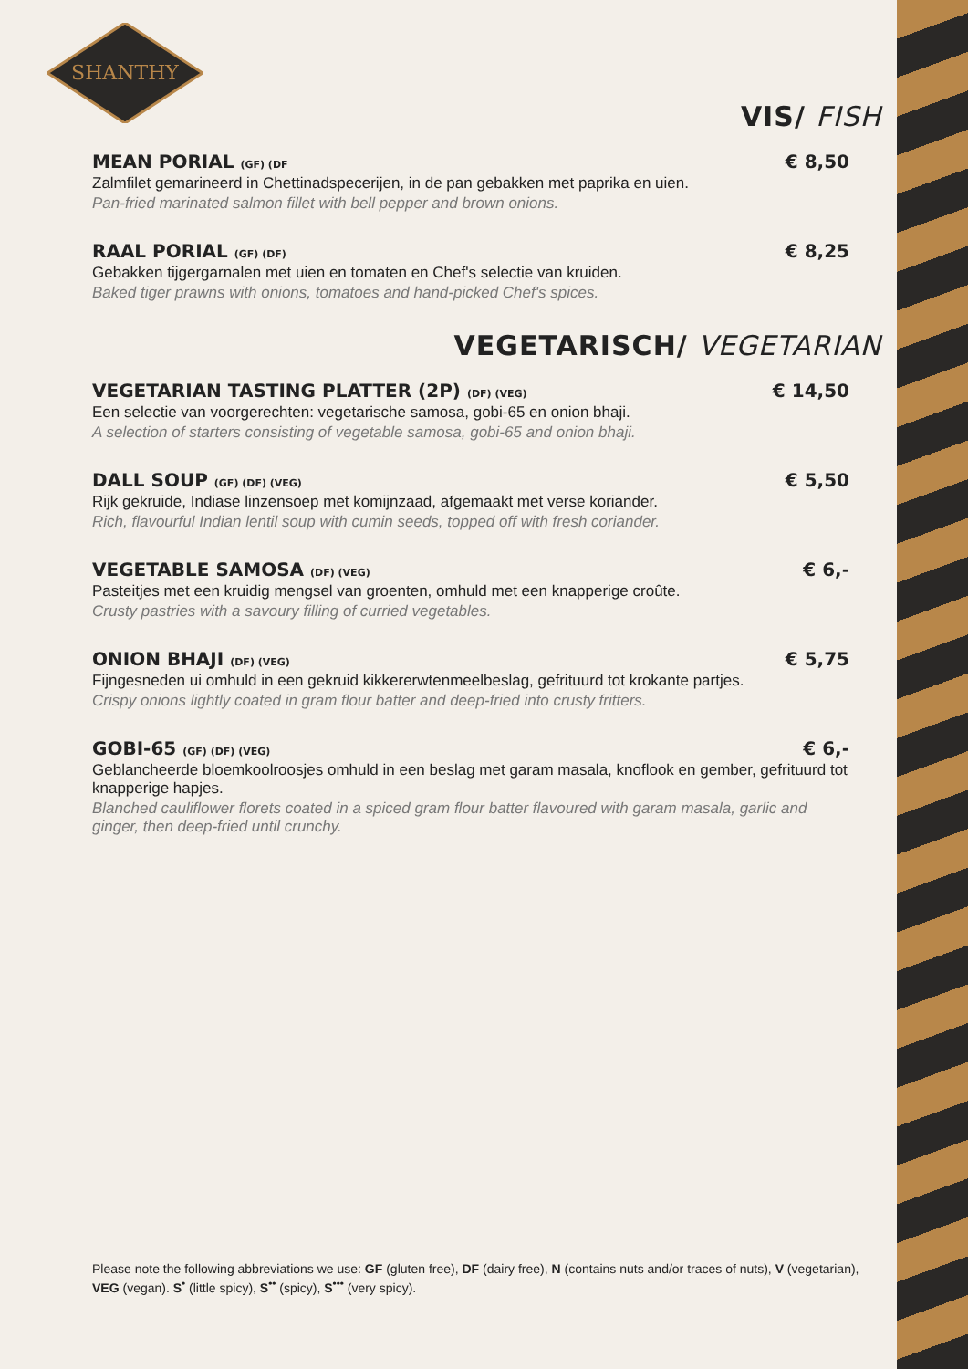SHANTHY
VIS/ FISH
MEAN PORIAL (GF) (DF € 8,50
Zalmfilet gemarineerd in Chettinadspecerijen, in de pan gebakken met paprika en uien.
Pan-fried marinated salmon fillet with bell pepper and brown onions.
RAAL PORIAL (GF) (DF) € 8,25
Gebakken tijgergarnalen met uien en tomaten en Chef's selectie van kruiden.
Baked tiger prawns with onions, tomatoes and hand-picked Chef's spices.
VEGETARISCH/ VEGETARIAN
VEGETARIAN TASTING PLATTER (2P) (DF) (VEG) € 14,50
Een selectie van voorgerechten: vegetarische samosa, gobi-65 en onion bhaji.
A selection of starters consisting of vegetable samosa, gobi-65 and onion bhaji.
DALL SOUP (GF) (DF) (VEG) € 5,50
Rijk gekruide, Indiase linzensoep met komijnzaad, afgemaakt met verse koriander.
Rich, flavourful Indian lentil soup with cumin seeds, topped off with fresh coriander.
VEGETABLE SAMOSA (DF) (VEG) € 6,-
Pasteitjes met een kruidig mengsel van groenten, omhuld met een knapperige croûte.
Crusty pastries with a savoury filling of curried vegetables.
ONION BHAJI (DF) (VEG) € 5,75
Fijngesneden ui omhuld in een gekruid kikkererwtenmeelbeslag, gefrituurd tot krokante partjes.
Crispy onions lightly coated in gram flour batter and deep-fried into crusty fritters.
GOBI-65 (GF) (DF) (VEG) € 6,-
Geblancheerde bloemkoolroosjes omhuld in een beslag met garam masala, knoflook en gember, gefrituurd tot knapperige hapjes.
Blanched cauliflower florets coated in a spiced gram flour batter flavoured with garam masala, garlic and ginger, then deep-fried until crunchy.
Please note the following abbreviations we use: GF (gluten free), DF (dairy free), N (contains nuts and/or traces of nuts), V (vegetarian), VEG (vegan). S<sup>•</sup> (little spicy), S<sup>••</sup> (spicy), S<sup>•••</sup> (very spicy).